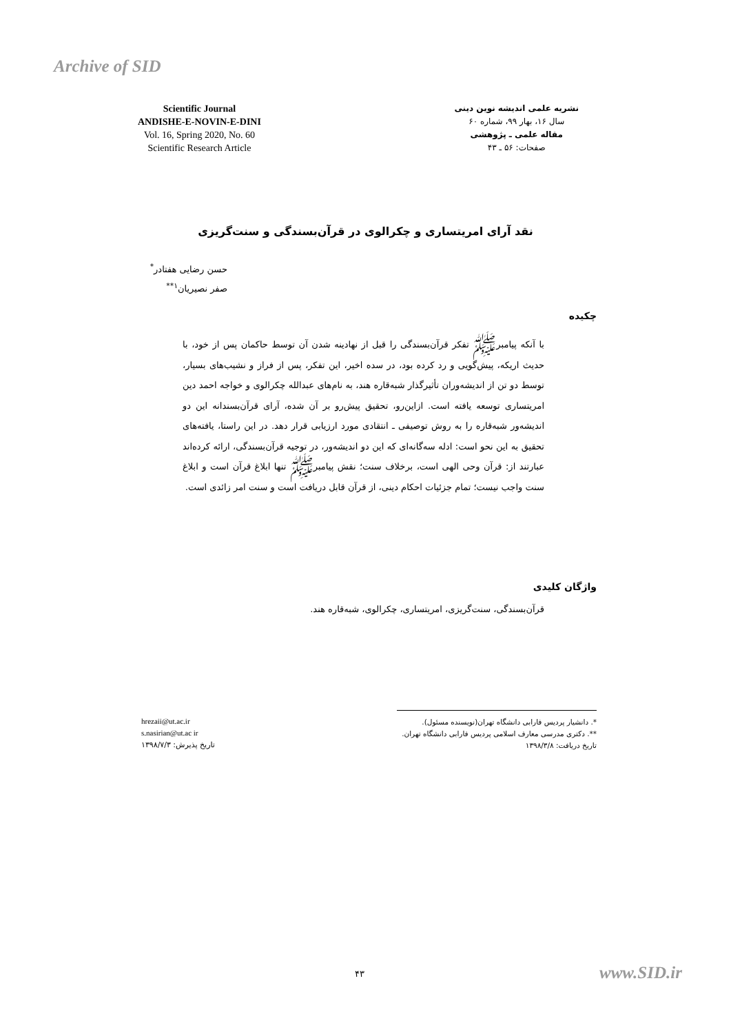Archive of SID
Scientific Journal
ANDISHE-E-NOVIN-E-DINI
Vol. 16, Spring 2020, No. 60
Scientific Research Article
نشریه علمی اندیشه نوین دینی
سال ۱۶، بهار ۹۹، شماره ۶۰
مقاله علمی ـ پژوهشی
صفحات: ۵۶ ـ ۴۳
نقد آرای امریتساری و چکرالوی در قرآن‌بسندگی و سنت‌گریزی
حسن رضایی هفتادر<sup>*</sup>
صفر نصیریان<sup>۱**</sup>
چکیده
با آنکه پیامبرﷺ تفکر قرآن‌بسندگی را قبل از نهادینه شدن آن توسط حاکمان پس از خود، با حدیث اریکه، پیش‌گویی و رد کرده بود، در سده اخیر، این تفکر، پس از فراز و نشیب‌های بسیار، توسط دو تن از اندیشه‌وران تأثیرگذار شبه‌قاره هند، به نام‌های عبدالله چکرالوی و خواجه احمد دین امریتساری توسعه یافته است. ازاین‌رو، تحقیق پیش‌رو بر آن شده، آرای قرآن‌بسندانه این دو اندیشه‌ور شبه‌قاره را به روش توصیفی ـ انتقادی مورد ارزیابی قرار دهد. در این راستا، یافته‌های تحقیق به این نحو است: ادله سه‌گانه‌ای که این دو اندیشه‌ور، در توجیه قرآن‌بسندگی، ارائه کرده‌اند عبارتند از: قرآن وحی الهی است، برخلاف سنت؛ نقش پیامبرﷺ تنها ابلاغ قرآن است و ابلاغ سنت واجب نیست؛ تمام جزئیات احکام دینی، از قرآن قابل دریافت است و سنت امر زائدی است.
واژگان کلیدی
قرآن‌بسندگی، سنت‌گریزی، امریتساری، چکرالوی، شبه‌قاره هند.
*. دانشیار پردیس فارابی دانشگاه تهران(نویسنده مسئول).
**. دکتری مدرسی معارف اسلامی پردیس فارابی دانشگاه تهران.
تاریخ دریافت: ۱۳۹۸/۳/۸
hrezaii@ut.ac.ir
s.nasirian@ut.ac ir
تاریخ پذیرش: ۱۳۹۸/۷/۳
۴۳ www.SID.ir